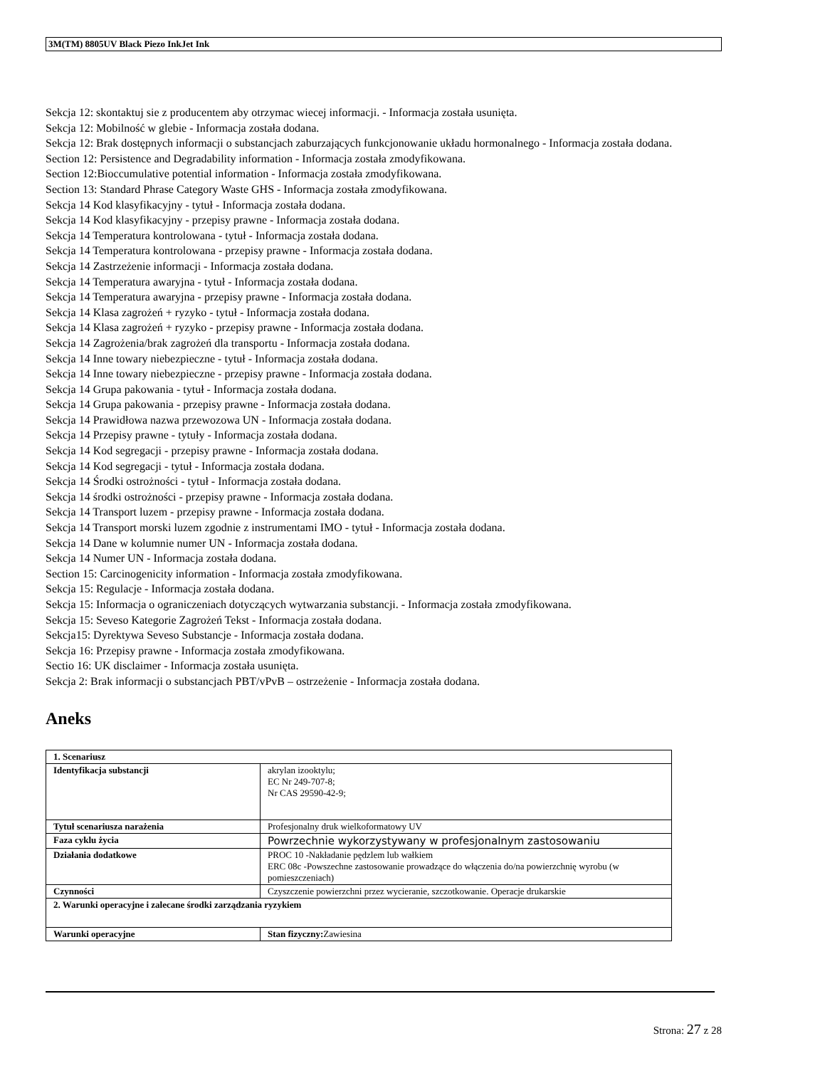3M(TM) 8805UV Black Piezo InkJet Ink
Sekcja 12: skontaktuj sie z producentem aby otrzymac wiecej informacji. - Informacja została usunięta.
Sekcja 12: Mobilność w glebie - Informacja została dodana.
Sekcja 12: Brak dostępnych informacji o substancjach zaburzających funkcjonowanie układu hormonalnego - Informacja została dodana.
Section 12: Persistence and Degradability information - Informacja została zmodyfikowana.
Section 12:Bioccumulative potential information - Informacja została zmodyfikowana.
Section 13: Standard Phrase Category Waste GHS - Informacja została zmodyfikowana.
Sekcja 14 Kod klasyfikacyjny - tytuł - Informacja została dodana.
Sekcja 14 Kod klasyfikacyjny - przepisy prawne - Informacja została dodana.
Sekcja 14 Temperatura kontrolowana - tytuł - Informacja została dodana.
Sekcja 14 Temperatura kontrolowana - przepisy prawne - Informacja została dodana.
Sekcja 14 Zastrzeżenie informacji - Informacja została dodana.
Sekcja 14 Temperatura awaryjna - tytuł - Informacja została dodana.
Sekcja 14 Temperatura awaryjna - przepisy prawne - Informacja została dodana.
Sekcja 14 Klasa zagrożeń + ryzyko - tytuł - Informacja została dodana.
Sekcja 14 Klasa zagrożeń + ryzyko - przepisy prawne - Informacja została dodana.
Sekcja 14 Zagrożenia/brak zagrożeń dla transportu - Informacja została dodana.
Sekcja 14 Inne towary niebezpieczne - tytuł - Informacja została dodana.
Sekcja 14 Inne towary niebezpieczne - przepisy prawne - Informacja została dodana.
Sekcja 14 Grupa pakowania - tytuł - Informacja została dodana.
Sekcja 14 Grupa pakowania - przepisy prawne - Informacja została dodana.
Sekcja 14 Prawidłowa nazwa przewozowa UN - Informacja została dodana.
Sekcja 14 Przepisy prawne - tytuły - Informacja została dodana.
Sekcja 14 Kod segregacji - przepisy prawne - Informacja została dodana.
Sekcja 14 Kod segregacji - tytuł - Informacja została dodana.
Sekcja 14 Środki ostrożności - tytuł - Informacja została dodana.
Sekcja 14 środki ostrożności - przepisy prawne - Informacja została dodana.
Sekcja 14 Transport luzem - przepisy prawne - Informacja została dodana.
Sekcja 14 Transport morski luzem zgodnie z instrumentami IMO - tytuł - Informacja została dodana.
Sekcja 14 Dane w kolumnie numer UN - Informacja została dodana.
Sekcja 14 Numer UN - Informacja została dodana.
Section 15: Carcinogenicity information - Informacja została zmodyfikowana.
Sekcja 15: Regulacje - Informacja została dodana.
Sekcja 15: Informacja o ograniczeniach dotyczących wytwarzania substancji. - Informacja została zmodyfikowana.
Sekcja 15: Seveso Kategorie Zagrożeń Tekst - Informacja została dodana.
Sekcja15: Dyrektywa Seveso Substancje - Informacja została dodana.
Sekcja 16: Przepisy prawne - Informacja została zmodyfikowana.
Sectio 16: UK disclaimer - Informacja została usunięta.
Sekcja 2: Brak informacji o substancjach PBT/vPvB – ostrzeżenie - Informacja została dodana.
Aneks
| 1. Scenariusz | |
| Identyfikacja substancji | akrylan izooktylu; EC Nr 249-707-8; Nr CAS 29590-42-9; |
| Tytuł scenariusza narażenia | Profesjonalny druk wielkoformatowy UV |
| Faza cyklu życia | Powrzechnie wykorzystywany w profesjonalnym zastosowaniu |
| Działania dodatkowe | PROC 10 -Nakładanie pędzlem lub wałkiem ERC 08c -Powszechne zastosowanie prowadzące do włączenia do/na powierzchnię wyrobu (w pomieszczeniach) |
| Czynności | Czyszczenie powierzchni przez wycieranie, szczotkowanie. Operacje drukarskie |
| 2. Warunki operacyjne i zalecane środki zarządzania ryzykiem | |
| Warunki operacyjne | Stan fizyczny: Zawiesina |
Strona: 27 z 28